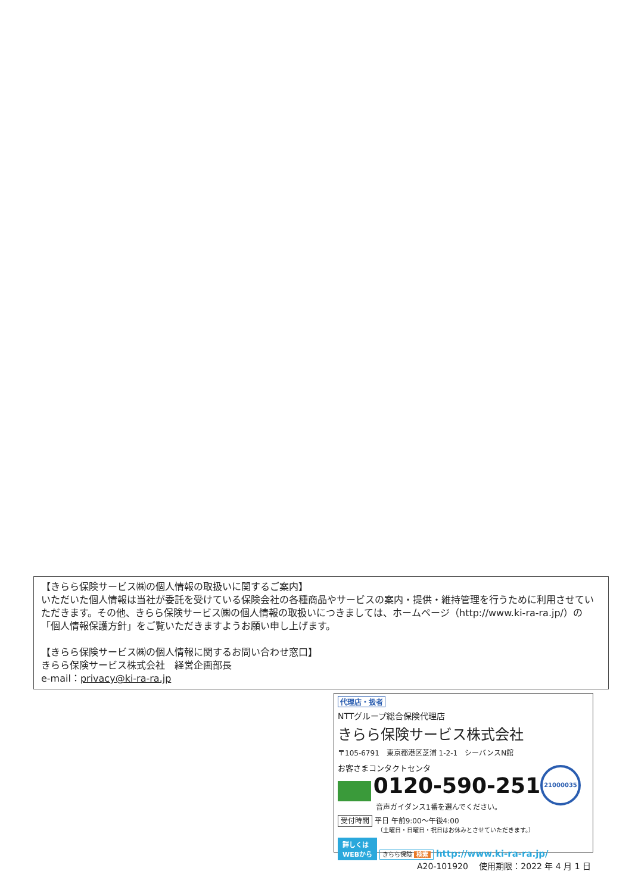【きらら保険サービス㈱の個人情報の取扱いに関するご案内】
いただいた個人情報は当社が委託を受けている保険会社の各種商品やサービスの案内・提供・維持管理を行うために利用させていただきます。その他、きらら保険サービス㈱の個人情報の取扱いにつきましては、ホームページ（http://www.ki-ra-ra.jp/）の「個人情報保護方針」をご覧いただきますようお願い申し上げます。
【きらら保険サービス㈱の個人情報に関するお問い合わせ窓口】
きらら保険サービス株式会社　経営企画部長
e-mail：privacy@ki-ra-ra.jp
代理店・扱者
NTTグループ総合保険代理店
きらら保険サービス株式会社
〒105-6791　東京都港区芝浦 1-2-1　シーバンスN館
お客さまコンタクトセンタ
0120-590-251
音声ガイダンス1番を選んでください。
受付時間 平日 午前9:00～午後4:00
（土曜日・日曜日・祝日はお休みとさせていただきます。）
詳しくは
WEBから きらら保険 検索 http://www.ki-ra-ra.jp/
21000035
A20-101920　 使用期限：2022 年 4 月 1 日